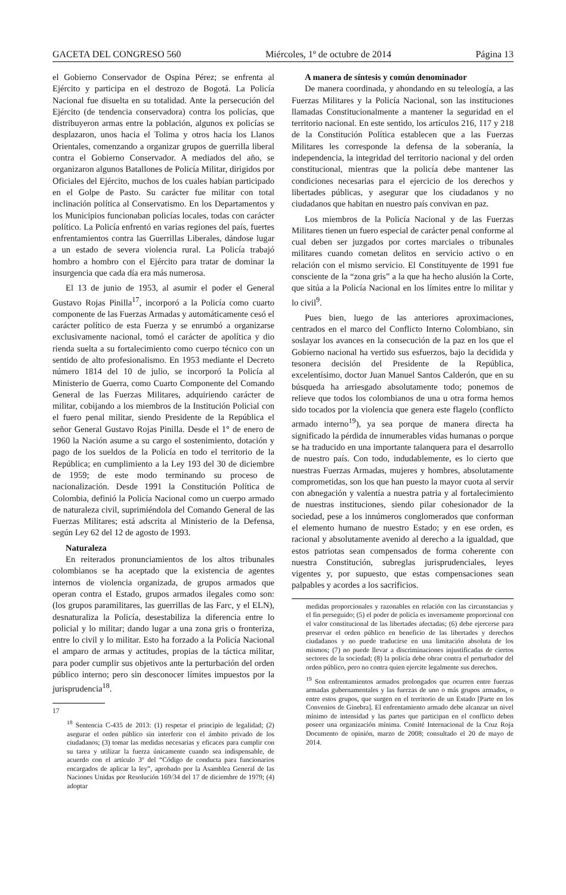GACETA DEL CONGRESO 560 Miércoles, 1º de octubre de 2014 Página 13
el Gobierno Conservador de Ospina Pérez; se enfrenta al Ejército y participa en el destrozo de Bogotá. La Policía Nacional fue disuelta en su totalidad. Ante la persecución del Ejército (de tendencia conservadora) contra los policías, que distribuyeron armas entre la población, algunos ex policías se desplazaron, unos hacia el Tolima y otros hacia los Llanos Orientales, comenzando a organizar grupos de guerrilla liberal contra el Gobierno Conservador. A mediados del año, se organizaron algunos Batallones de Policía Militar, dirigidos por Oficiales del Ejército, muchos de los cuales habían participado en el Golpe de Pasto. Su carácter fue militar con total inclinación política al Conservatismo. En los Departamentos y los Municipios funcionaban policías locales, todas con carácter político. La Policía enfrentó en varias regiones del país, fuertes enfrentamientos contra las Guerrillas Liberales, dándose lugar a un estado de severa violencia rural. La Policía trabajó hombro a hombro con el Ejército para tratar de dominar la insurgencia que cada día era más numerosa.
El 13 de junio de 1953, al asumir el poder el General Gustavo Rojas Pinilla<sup>17</sup>, incorporó a la Policía como cuarto componente de las Fuerzas Armadas y automáticamente cesó el carácter político de esta Fuerza y se enrumbó a organizarse exclusivamente nacional, tomó el carácter de apolítica y dio rienda suelta a su fortalecimiento como cuerpo técnico con un sentido de alto profesionalismo. En 1953 mediante el Decreto número 1814 del 10 de julio, se incorporó la Policía al Ministerio de Guerra, como Cuarto Componente del Comando General de las Fuerzas Militares, adquiriendo carácter de militar, cobijando a los miembros de la Institución Policial con el fuero penal militar, siendo Presidente de la República el señor General Gustavo Rojas Pinilla. Desde el 1° de enero de 1960 la Nación asume a su cargo el sostenimiento, dotación y pago de los sueldos de la Policía en todo el territorio de la República; en cumplimiento a la Ley 193 del 30 de diciembre de 1959; de este modo terminando su proceso de nacionalización. Desde 1991 la Constitución Política de Colombia, definió la Policía Nacional como un cuerpo armado de naturaleza civil, suprimiéndola del Comando General de las Fuerzas Militares; está adscrita al Ministerio de la Defensa, según Ley 62 del 12 de agosto de 1993.
Naturaleza
En reiterados pronunciamientos de los altos tribunales colombianos se ha aceptado que la existencia de agentes internos de violencia organizada, de grupos armados que operan contra el Estado, grupos armados ilegales como son: (los grupos paramilitares, las guerrillas de las Farc, y el ELN), desnaturaliza la Policía, desestabiliza la diferencia entre lo policial y lo militar; dando lugar a una zona gris o fronteriza, entre lo civil y lo militar. Esto ha forzado a la Policía Nacional el amparo de armas y actitudes, propias de la táctica militar, para poder cumplir sus objetivos ante la perturbación del orden público interno; pero sin desconocer límites impuestos por la jurisprudencia<sup>18</sup>.
17
<sup>18</sup> Sentencia C-435 de 2013: (1) respetar el principio de legalidad; (2) asegurar el orden público sin interferir con el ámbito privado de los ciudadanos; (3) tomar las medidas necesarias y eficaces para cumplir con su tarea y utilizar la fuerza únicamente cuando sea indispensable, de acuerdo con el artículo 3º del “Código de conducta para funcionarios encargados de aplicar la ley”, aprobado por la Asamblea General de las Naciones Unidas por Resolución 169/34 del 17 de diciembre de 1979; (4) adoptar
A manera de síntesis y común denominador
De manera coordinada, y ahondando en su teleología, a las Fuerzas Militares y la Policía Nacional, son las instituciones llamadas Constitucionalmente a mantener la seguridad en el territorio nacional. En este sentido, los artículos 216, 117 y 218 de la Constitución Política establecen que a las Fuerzas Militares les corresponde la defensa de la soberanía, la independencia, la integridad del territorio nacional y del orden constitucional, mientras que la policía debe mantener las condiciones necesarias para el ejercicio de los derechos y libertades públicas, y asegurar que los ciudadanos y no ciudadanos que habitan en nuestro país convivan en paz.
Los miembros de la Policía Nacional y de las Fuerzas Militares tienen un fuero especial de carácter penal conforme al cual deben ser juzgados por cortes marciales o tribunales militares cuando cometan delitos en servicio activo o en relación con el mismo servicio. El Constituyente de 1991 fue consciente de la “zona gris” a la que ha hecho alusión la Corte, que sitúa a la Policía Nacional en los límites entre lo militar y lo civil<sup>9</sup>.
Pues bien, luego de las anteriores aproximaciones, centrados en el marco del Conflicto Interno Colombiano, sin soslayar los avances en la consecución de la paz en los que el Gobierno nacional ha vertido sus esfuerzos, bajo la decidida y tesonera decisión del Presidente de la República, excelentísimo, doctor Juan Manuel Santos Calderón, que en su búsqueda ha arriesgado absolutamente todo; ponemos de relieve que todos los colombianos de una u otra forma hemos sido tocados por la violencia que genera este flagelo (conflicto armado interno<sup>19</sup>), ya sea porque de manera directa ha significado la pérdida de innumerables vidas humanas o porque se ha traducido en una importante talanquera para el desarrollo de nuestro país. Con todo, indudablemente, es lo cierto que nuestras Fuerzas Armadas, mujeres y hombres, absolutamente comprometidas, son los que han puesto la mayor cuota al servir con abnegación y valentía a nuestra patria y al fortalecimiento de nuestras instituciones, siendo pilar cohesionador de la sociedad, pese a los innúmeros conglomerados que conforman el elemento humano de nuestro Estado; y en ese orden, es racional y absolutamente avenido al derecho a la igualdad, que estos patriotas sean compensados de forma coherente con nuestra Constitución, subreglas jurisprudenciales, leyes vigentes y, por supuesto, que estas compensaciones sean palpables y acordes a los sacrificios.
medidas proporcionales y razonables en relación con las circunstancias y el fin perseguido; (5) el poder de policía es inversamente proporcional con el valor constitucional de las libertades afectadas; (6) debe ejercerse para preservar el orden público en beneficio de las libertades y derechos ciudadanos y no puede traducirse en una limitación absoluta de los mismos; (7) no puede llevar a discriminaciones injustificadas de ciertos sectores de la sociedad; (8) la policía debe obrar contra el perturbador del orden público, pero no contra quien ejercite legalmente sus derechos.
<sup>19</sup> Son enfrentamientos armados prolongados que ocurren entre fuerzas armadas gubernamentales y las fuerzas de uno o más grupos armados, o entre estos grupos, que surgen en el territorio de un Estado [Parte en los Convenios de Ginebra]. El enfrentamiento armado debe alcanzar un nivel mínimo de intensidad y las partes que participan en el conflicto deben poseer una organización mínima. Comité Internacional de la Cruz Roja Documento de opinión, marzo de 2008; consultado el 20 de mayo de 2014.